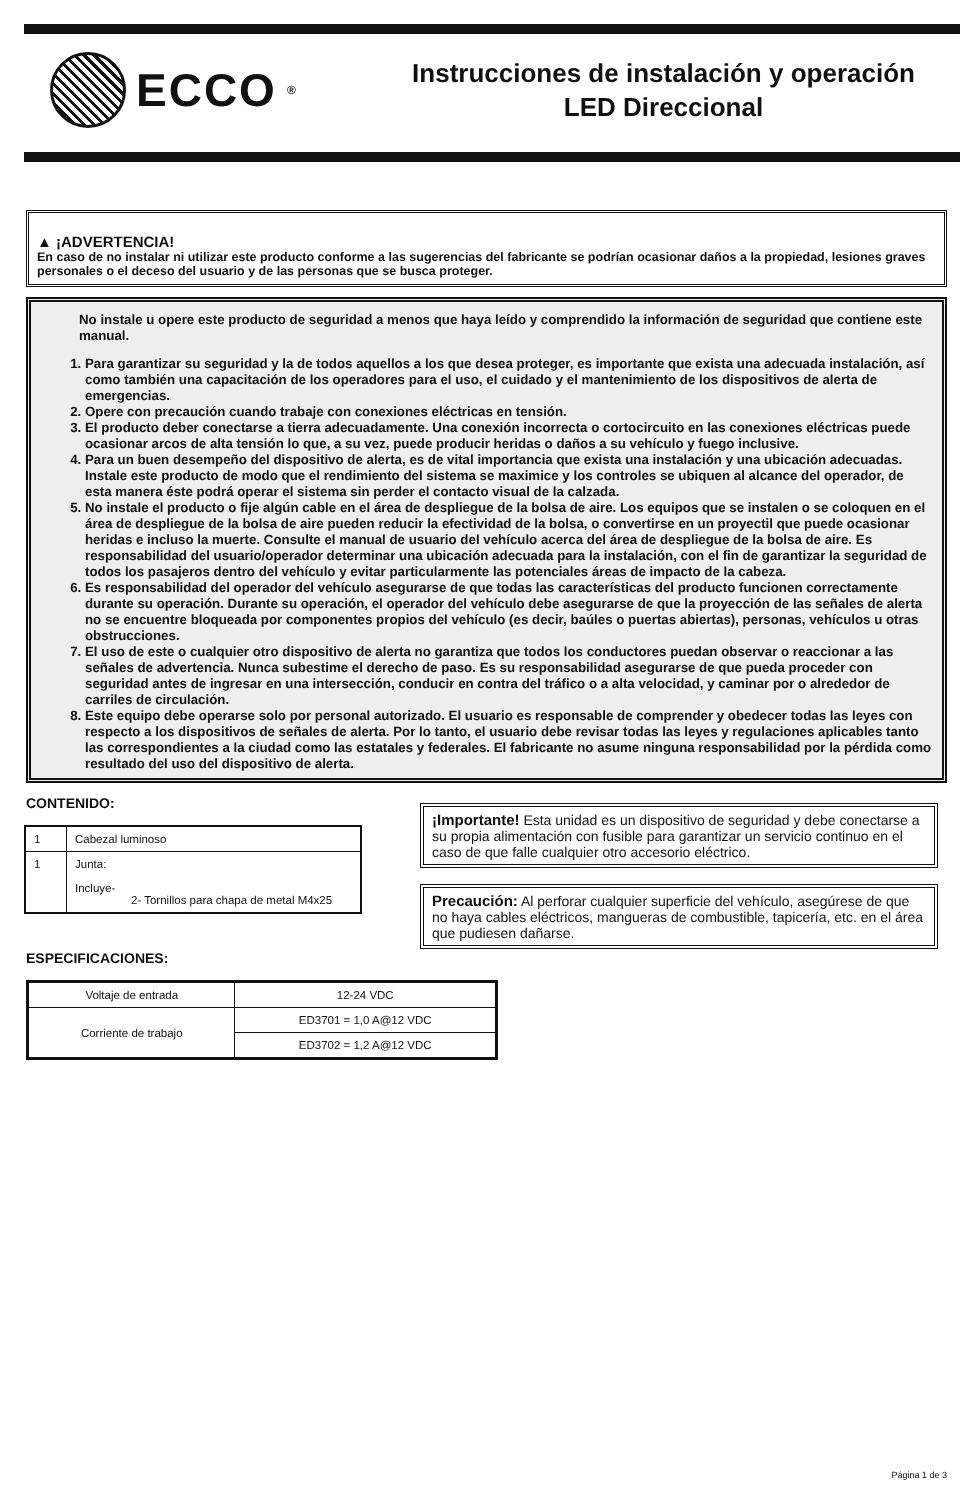ECCO<sup>®</sup>
Instrucciones de instalación y operación
LED Direccional
▲ ¡ADVERTENCIA!
En caso de no instalar ni utilizar este producto conforme a las sugerencias del fabricante se podrían ocasionar daños a la propiedad, lesiones graves personales o el deceso del usuario y de las personas que se busca proteger.
No instale u opere este producto de seguridad a menos que haya leído y comprendido la información de seguridad que contiene este manual.
1. Para garantizar su seguridad y la de todos aquellos a los que desea proteger, es importante que exista una adecuada instalación, así como también una capacitación de los operadores para el uso, el cuidado y el mantenimiento de los dispositivos de alerta de emergencias.
2. Opere con precaución cuando trabaje con conexiones eléctricas en tensión.
3. El producto deber conectarse a tierra adecuadamente. Una conexión incorrecta o cortocircuito en las conexiones eléctricas puede ocasionar arcos de alta tensión lo que, a su vez, puede producir heridas o daños a su vehículo y fuego inclusive.
4. Para un buen desempeño del dispositivo de alerta, es de vital importancia que exista una instalación y una ubicación adecuadas. Instale este producto de modo que el rendimiento del sistema se maximice y los controles se ubiquen al alcance del operador, de esta manera éste podrá operar el sistema sin perder el contacto visual de la calzada.
5. No instale el producto o fije algún cable en el área de despliegue de la bolsa de aire. Los equipos que se instalen o se coloquen en el área de despliegue de la bolsa de aire pueden reducir la efectividad de la bolsa, o convertirse en un proyectil que puede ocasionar heridas e incluso la muerte. Consulte el manual de usuario del vehículo acerca del área de despliegue de la bolsa de aire. Es responsabilidad del usuario/operador determinar una ubicación adecuada para la instalación, con el fin de garantizar la seguridad de todos los pasajeros dentro del vehículo y evitar particularmente las potenciales áreas de impacto de la cabeza.
6. Es responsabilidad del operador del vehículo asegurarse de que todas las características del producto funcionen correctamente durante su operación. Durante su operación, el operador del vehículo debe asegurarse de que la proyección de las señales de alerta no se encuentre bloqueada por componentes propios del vehículo (es decir, baúles o puertas abiertas), personas, vehículos u otras obstrucciones.
7. El uso de este o cualquier otro dispositivo de alerta no garantiza que todos los conductores puedan observar o reaccionar a las señales de advertencia. Nunca subestime el derecho de paso. Es su responsabilidad asegurarse de que pueda proceder con seguridad antes de ingresar en una intersección, conducir en contra del tráfico o a alta velocidad, y caminar por o alrededor de carriles de circulación.
8. Este equipo debe operarse solo por personal autorizado. El usuario es responsable de comprender y obedecer todas las leyes con respecto a los dispositivos de señales de alerta. Por lo tanto, el usuario debe revisar todas las leyes y regulaciones aplicables tanto las correspondientes a la ciudad como las estatales y federales. El fabricante no asume ninguna responsabilidad por la pérdida como resultado del uso del dispositivo de alerta.
CONTENIDO:
| 1 | Cabezal luminoso |
| 1 | Junta: Incluye- 2- Tornillos para chapa de metal M4x25 |
ESPECIFICACIONES:
| Voltaje de entrada | 12-24 VDC |
| Corriente de trabajo | ED3701 = 1,0 A@12 VDC |
| | ED3702 = 1,2 A@12 VDC |
¡Importante! Esta unidad es un dispositivo de seguridad y debe conectarse a su propia alimentación con fusible para garantizar un servicio continuo en el caso de que falle cualquier otro accesorio eléctrico.
Precaución: Al perforar cualquier superficie del vehículo, asegúrese de que no haya cables eléctricos, mangueras de combustible, tapicería, etc. en el área que pudiesen dañarse.
Página 1 de 3